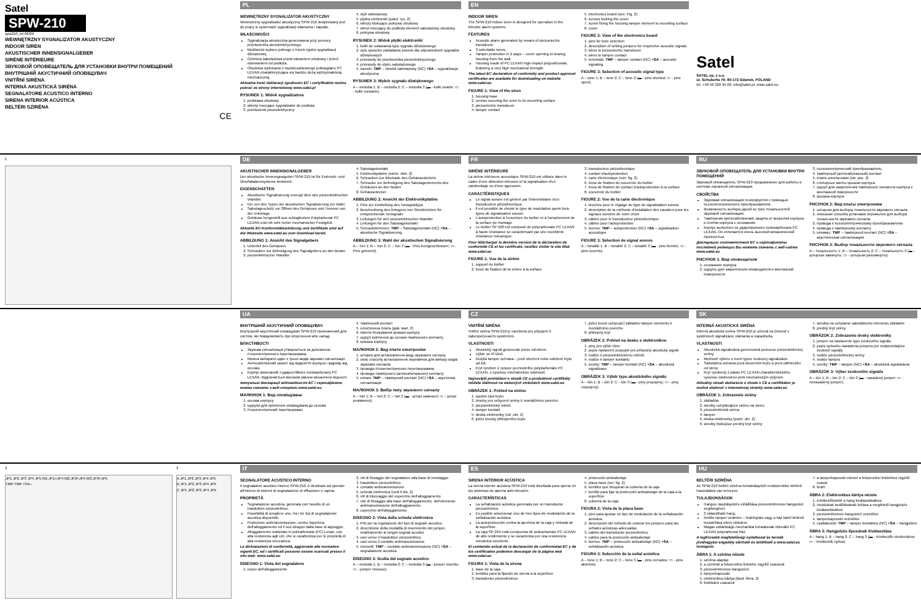Satel
SPW-210
spw210_int 06/09
WEWNĘTRZNY SYGNALIZATOR AKUSTYCZNY
INDOOR SIREN
AKUSTISCHER INNENSIGNALGEBER
SIRÈNE INTÉRIEURE
ЗВУКОВОЙ ОПОВЕЩАТЕЛЬ ДЛЯ УСТАНОВКИ ВНУТРИ ПОМЕЩЕНИЙ
ВНУТРІШНІЙ АКУСТИЧНИЙ ОПОВІЩУВАЧ
VNITŘNÍ SIRÉNA
INTERNÁ AKUSTICKÁ SIRÉNA
SEGNALATORE ACUSTICO INTERNO
SIRENA INTERIOR ACÚSTICA
BELTÉRI SZIRÉNA
CE
PL
WEWNĘTRZNY SYGNALIZATOR AKUSTYCZNY
Wewnętrzny sygnalizator akustyczny SPW-210 dedykowany jest do pracy w systemach sygnalizacji włamania i napadu.
WŁAŚCIWOŚCI
Sygnalizacja akustyczna generowana przy pomocy przetwornika piezoelektrycznego.
Możliwość wyboru jednego z trzech typów sygnalizacji dźwiękowej.
Ochrona sabotażowa przed otwarciem obudowy i przed oderwaniem od podłoża.
Obudowa wykonana z wysokoudarowego poliwęglanu PC LEXAN charakteryzująca się bardzo dużą wytrzymałością mechaniczną.
Aktualna treść deklaracji zgodności EC i certyfikatów można pobrać ze strony internetowej www.satel.pl
RYSUNEK 1: Widok sygnalizatora
1. podstawa obudowy
2. wkręty mocujące sygnalizator do podłoża
3. przetwornik piezoelektryczny
4. styk sabotażowy
5. płytka elektroniki (patrz: rys. 2)
6. wkręty blokujące pokrywę obudowy
7. wkręt mocujący do podłoża element sabotażowy obudowy
8. pokrywa obudowy
RYSUNEK 2: Widok płytki elektroniki
1. kołki do ustawiania typu sygnału dźwiękowego
2. opis sposobu zakładania zworek dla odpowiednich sygnałów dźwiękowych
3. przewody do przetwornika piezoelektrycznego
4. przewody do styku sabotażowego
5. zaciski: TMP – obwód sabotażowy (NC) +SA – sygnalizacja akustyczna
RYSUNEK 3: Wybór sygnału dźwiękowego
A – melodia 1; B – melodia 2; C – melodia 3 (▬ - kołki zwarte; ▭ - kołki rozwarte).
EN
INDOOR SIREN
The SPW-210 indoor siren is designed for operation in the intruder alarm systems.
FEATURES
Acoustic alarm generated by means of piezoelectric transducer.
3 selectable tones.
Tamper protection in 2 ways – cover opening or tearing housing from the wall.
Housing made of PC LEXAN high-impact polycarbonate, featuring a very high mechanical strength.
The latest EC declaration of conformity and product approval certificates are available for downloading on website www.satel.eu
FIGURE 1: View of the siren
1. housing base
2. screws securing the siren to its mounting surface
3. piezoelectric transducer
4. tamper contact
5. electronics board (see: Fig. 2)
6. screws locking the cover
7. screw fixing the housing tamper element to mounting surface
8. cover
FIGURE 2: View of the electronics board
1. pins for tone selection
2. description of setting jumpers for respective acoustic signals
3. wires to piezoelectric transducer
4. wires to tamper contact
5. terminals: TMP – tamper contact (NC) +SA – acoustic signaling
FIGURE 3: Selection of acoustic signal type
A – tone 1; B – tone 2; C – tone 3 (▬ - pins shorted; ▭ - pins open).
-
Satel
SATEL sp. z o.o.
ul. Schuberta 79; 80-172 Gdansk, POLAND
tel. +48 58 320 94 00; info@satel.pl; www.satel.eu
1
DE
AKUSTISCHER INNENSIGNALGEBER
Der akustische Innensignalgeber SPW-210 ist für Einbruch- und Überfallalarmsysteme bestimmt.
EIGENSCHAFTEN
Akustische Signalisierung erzeugt über den piezoelektrischen Wandler.
Ein von drei Typen der akustischen Signalisierung zur Wahl.
Sabotageschutz vor Öffnen des Gehäuses und Trennen von der Unterlage.
Gehäuse hergestellt aus schlagfestem Polykarbonat PC LEXAN und mit sehr hoher mechanischer Festigkeit.
Aktuelle EC-Konformitätserklärung und Zertifikate sind auf der Webseite www.satel.eu zum Download bereit.
ABBILDUNG 1: Ansicht des Signalgebers
1. Unterteil des Gehäuses
2. Schrauben zur Befestigung des Signalgebers an den Boden
3. piezoelektrischer Wandler
4. Sabotagekontakt
5. Elektronikplatine (siehe: Abb. 2)
6. Schrauben zur Blockade des Gehäusedeckels
7. Schraube zur Befestigung des Sabotageelements des Gehäuses an den Boden
8. Gehäusedeckel
ABBILDUNG 2: Ansicht der Elektronikplatine
1. Pins zur Einstellung des Tonsignaltyps
2. Beschreibung des Anlegens von Steckbrücken für entsprechende Tonsignale
3. Leitungen für den piezoelektrischen Wandler
4. Leitungen für den Sabotagekontakt
5. Schraubklemmen: TMP – Sabotagekontakt (NC) +SA – akustische Signalisierung
ABBILDUNG 3: Wahl der akustischen Signalisierung
A – Ton 1; B – Ton 2; C – Ton 3 (▬ - Pins kurzgeschlossen; ▭ - Pins getrennt).
FR
SIRÈNE INTÉRIEURE
La sirène intérieure acoustique SPW-210 est utilisée dans le cadre d'une détection intrusion et la signalisation d'un cambriolage ou d'une agression.
CARACTÉRISTIQUES
Le signal sonore est généré par l'intermédiaire d'un transducteur piézoélectrique.
Il est possible de choisir le type de modulation parmi trois types de signalisation sonore.
L'autoprotection à l'ouverture du boîtier et à l'arrachement de la surface de montage
Le boîtier SP 500 est composé de polycarbonate PC LEXAN à haute résistance se caractérisant par une excellente résistance mécanique.
Pour télécharger la dernière version de la déclaration de conformité CE et les certificats, veuillez visiter le site Web www.satel.eu
FIGURE 1: Vue de la sirène
1. support du boîtier
2. trous de fixation de la sirène à la surface
3. transducteur piézoélectrique
4. contact d'autoprotection
5. carte électronique (voir: fig. 2)
6. trous de fixation du couvercle du boîtier
7. trous de fixation du contact d'autoprotection à la surface
8. couvercle du boîtier
FIGURE 2: Vue de la carte électronique
1. broches pour le réglage du type de signalisation sonore
2. description de la méthode d'installation des cavaliers pour les signaux sonores de votre choix
3. câbles pour le transducteur piézoélectrique
4. câbles pour l'autoprotection
5. bornes: TMP – autoprotection (NC) +SA – signalisation acoustique
FIGURE 3: Sélection de signal sonore
A – tonalité 1; B – tonalité 2; C – tonalité 3 (▬ - pins fermés; ▭ - pins ouverts).
RU
ЗВУКОВОЙ ОПОВЕЩАТЕЛЬ ДЛЯ УСТАНОВКИ ВНУТРИ ПОМЕЩЕНИЙ
Звуковой оповещатель SPW-210 предназначен для работы в системе охранной сигнализации.
СВОЙСТВА
Звуковая сигнализация генерируется с помощью пьезоэлектрического преобразователя.
Возможность выбора одной из трех тональностей звуковой сигнализации.
Тамперная (антисаботажная) защита от вскрытия корпуса и снятия корпуса с основания.
Корпус выполнен из ударопрочного поликарбоната PC LEXAN. Он отличается очень высокой механической прочностью.
Декларации соответствия ЕС и сертификаты последней редакции Вы можете скачать с веб-сайта www.satel.eu
РИСУНОК 1: Вид оповещателя
1. основание корпуса
2. шурупы для закрепления оповещателя к монтажной поверхности
3. пьезоэлектрический преобразователь
4. тамперный (антисаботажный) контакт
5. плата электроники (см: рис. 2)
6. стопорные винты крышки корпуса
7. шуруп для закрепления тамперного элемента корпуса к монтажной поверхности
8. крышка корпуса
РИСУНОК 2: Вид платы электроники
1. штырьки для выбора тональности звукового сигнала
2. описание способа установки перемычек для выбора тональности звукового сигнала
3. провода к пьезоэлектрическому преобразователю
4. провода к тамперному контакту
5. клеммы: TMP – тамперный контакт (NC) +SA – акустическая сигнализация
РИСУНОК 3: Выбор тональности звукового сигнала
A – тональность 1; B – тональность 2; C – тональность 3 (▬ - штырьки замкнуты; ▭ - штырьки разомкнуты).
UA
ВНУТРІШНІЙ АКУСТИЧНИЙ ОПОВІЩУВАЧ
Внутрішній акустичний оповіщувач SPW-210 призначений для систем, які повідомляють про вторгнення або напад.
ВЛАСТИВОСТІ
Звукова сигналізація утворюється за допомогою п'єзоелектричного перетворювача.
Можна вибирати один з трьох видів звукової сигналізації.
Антисаботажний захист від відкриття корпуса і відриву від основи.
Корпус виконаний з ударостійкого полікарбонату PC LEXAN. Відрізняється високим рівнем механічної міцності.
Актуальні декларації відповідності ЕС і сертифікати можна скачати з веб-сторінки www.satel.eu
МАЛЮНОК 1: Вид оповіщувача
1. основа корпусу
2. шурупи для кріплення оповіщувача до основи
3. п'єзоелектричний перетворювач
4. тамперний контакт
5. електронна плата (див. мал. 2)
6. гвинти блокування кришки корпусу
7. шуруп кріплення до основи тамперного контакту
8. кришка корпусу
МАЛЮНОК 2: Вид плати електроніки
1. штирки для встановлення виду звукового сигналу
2. опис способу встановлення перемичок для вибору видів звукових сигналів
3. проводи п'єзоелектричного перетворювача
4. проводи тамперного (антисаботажного) контакту
5. клеми: TMP – тамперний контакт (NC) +SA – акустична сигналізація
МАЛЮНОК 3: Вибір типу звукового сигналу
A – тип 1; B – тип 2; C – тип 3 (▬ - штирі замкнені; ▭ - штирі розімкнені).
CZ
VNITŘNÍ SIRÉNA
Vnitřní siréna SPW-210 je navržena pro připojení k zabezpečovacím systémům.
VLASTNOSTI
Akustický signál generován piezo měničem.
Výběr ze tří tónů.
Dvojitá tamper ochrana – proti otevření nebo odtržení krytu od zdi.
Kryt vyroben z vysoce pevnostního polykarbonátu PC LEXAN, s vysokou mechanickou odolností.
Nejnovější prohlášení o shodě CE a produktové certifikáty můžete stáhnout na webových stránkách www.satel.eu
OBRÁZEK 1: Pohled na sirénu
1. spodní část krytu
2. šrouby pro uchycení sirény k montážnímu povrchu
3. piezoelektrický měnič
4. tamper kontakt
5. deska elektroniky (viz: obr. 2)
6. jistící šrouby přikloprního krytu
7. jistící šroub uchycující základnu tamper elementu k montážnímu povrchu
8. přiklopný kryt
OBRÁZEK 2: Pohled na desku s elektronikou
1. piny pro výběr tónu
2. popis nastavení propojek pro příslušný akustický signál
3. vodiče k piezoelektrickému měniči
4. vodiče k tamper kontaktu
5. svorky: TMP – tamper kontakt (NC) +SA – akustická signalizace
OBRÁZEK 3: Výběr typu akustického signálu
A – tón 1; B – tón 2; C – tón 3 (▬ - piny propojeny; ▭ - piny rozpojeny).
SK
INTERNÁ AKUSTICKÁ SIRÉNA
Interná akustická siréna SPW-210 je určená na činnosť v systémoch signalizácie vlámania a napadnutia.
VLASTNOSTI
Akustická signalizácia generovaná pomocou piezoelektrickej sirény.
Možnosť výberu z troch typov zvukovej signalizácie.
Sabotážna ochrana pred otvorením krytu a pred odtrhnutím od steny.
Kryt vyrobený z plastu PC LEXAN charakteristického vysokou odolnosťou proti mechanickým vplyvom.
Aktuálny obsah deklarácie o zhode s CE a certifikátov je možné stiahnuť z internetovej stránky www.satel.eu
OBRÁZOK 1: Zobrazenie sirény
1. základňa
2. skrutky uchytávajúce sirénu na stenu
3. piezoelektrická siréna
4. tamper
5. doska elektroniky (pozri: obr. 2)
6. skrutky blokujúce predný kryt sirény
7. skrutka na uchytanie sabotážneho elementu základne
8. predný kryt sirény
OBRÁZOK 2: Zobrazenie dosky elektroniky
1. jumpre na nastavenie typu zvukového signálu
2. popis spôsobu nasadenia jumpera pre zodpovedajúce zvukové signály
3. vodiče piezoelektrickej sirény
4. vodiče tampra
5. svorky: TMP – tamper (NC) +SA – akustická signalizácia
OBRÁZOK 3: Výber zvukového signálu
A – tón 1; B – tón 2; C – tón 3 (▬ - nasadený jumper; ▭ - nenasadený jumper).
2
JP1 JP2 JP3 JP4 JP5 M1:JP1+JP4 M2:JP2+JP5 M3:JP3+JP5
TMP TMP +SA–
3
A JP1 JP2 JP3 JP4 JP5
B JP1 JP2 JP3 JP4 JP5
C JP1 JP2 JP3 JP4 JP5
IT
SEGNALATORE ACUSTICO INTERNO
Il segnalatore acustico interno SPW-210, è destinato ad operare all'interno di sistemi di segnalazione di effrazione e rapina.
PROPRIETÀ
Segnalazione acustica, generata con l'ausilio di un trasduttore piezoelettrico.
Possibilità di scegliere uno, tra i tre tipi di segnalazione acustica disponibili.
Protezione antimanomissione, contro l'apertura dell'alloggiamento ed il suo strappo dalla base di appoggio.
Alloggiamento realizzato in policarbonato (PC) Lexan, con alta resistenza agli urti, che si caratterizza per le proprietà di alta resistenza meccanica.
Le dichiarazioni di conformità, aggiornate alle normative vigenti EC, ed i certificati possono essere scaricati presso il sito web: www.satel.eu
DISEGNO 1: Vista del segnalatore
1. corpo dell'alloggiamento
2. viti di fissaggio del segnalatore alla base di montaggio
3. trasduttore piezoelettrico
4. contatto antimanomissione
5. scheda elettronica (vedi il dis. 2)
6. viti di bloccaggio del coperchio dell'alloggiamento
7. vite di fissaggio alla base dell'alloggiamento, dell'elemento antimanomissione dell'alloggiamento
8. coperchio dell'alloggiamento
DISEGNO 2: Vista della scheda elettronica
1. PIN per la regolazione del tipo di segnale acustico
2. descrizione della modalità di inserimento dei jumper, relativamente ai singoli segnali acustici
3. cavi verso il trasduttore piezoelettrico
4. cavi verso il contatto antimanomissione
5. morsetti: TMP – contatto antimanomissione (NC) +SA – segnalazione acustica
DISEGNO 3: Scelta del segnale acustico
A – melodia 1; B – melodia 2; C – melodia 3 (▬ - jumper inserito; ▭ - jumper rimosso).
ES
SIRENA INTERIOR ACÚSTICA
La sirena interior acústica SPW-210 está diseñada para operar en los sistemas de alarma anti-intrusión.
CARACTERÍSTICAS
La señalización acústica generada por un transductor piezoeléctrico.
Es posible seleccionar uno de tres tipos de modulación de la señalización acústica.
La autoprotección contra la apertura de la caja y retirada de la superficie.
La caja SP-210 está compuesta de policarbonato PC LEXAN de alto rendimiento y se caracteriza por una resistencia mecánica excelente.
El contenido actual de la declaración de conformidad EC y de los certificados podemos descargar de la página web www.satel.eu
FIGURA 1: Vista de la sirena
1. base de la caja
2. tornillos para la fijación de sirena a la superficie
3. transductor piezoeléctrico
4. protección antisabotaje
5. placa base (ver: fig. 2)
6. tornillos que bloquean la cubierta de la caja
7. tornillo para fijar la protección antisabotaje de la caja a la superficie
8. cubierta de la caja
FIGURA 2: Vista de la placa base
1. pins para ajustar un tipo de modulación de la señalización acústica
2. descripción del método de colocar los jumpers para las señales acústicas adecuadas
3. cables del transductor piezoeléctrico
4. cables para la protección antisabotaje
5. bornes: TMP – protección antisabotaje (NC) +SA – señalización acústica
FIGURA 3: Selección de la señal acústica
A – tono 1; B – tono 2; C – tono 3 (▬ - pins cerrados; ▭ - pins abiertos).
HU
BELTÉRI SZIRÉNA
Az SPW-210 beltéri sziréna behatolásjelző rendszerekbe történő használatra van tervezve.
TULAJDONSÁGOK
Hangos riasztásjelzés előállítása piezoelektromos hangszóró segítségével.
3 választható hang.
Kettős tamper védelem – fedélnyitás vagy a ház falról történő leszakítása elleni védelem.
Magas szilárdságú mechanikai behatásnak ellenálló PC LEXAN polycarbonat ház.
A legfrissebb megfelelőségi nyilatkozat és termék jóváhagyási engedély elérhető és letölthető a www.satel.eu honlapról.
ÁBRA 1: A sziréna nézete
1. sziréna alaplap
2. a szirénát a felszerelési felületre rögzítő csavarok
3. piezoelektromos hangszóró
4. tamperkapcsoló
5. elektronikus kártya (lásd: Ábra. 2)
6. fedélzáró csavarok
7. a tamperkapcsoló elemet a felszerelési felülethez rögzítő csavar
8. fedél
ÁBRA 2: Elektronikus kártya nézete
1. érintkezőtüskék a hang kiválasztásához
2. rövidzárak beállításának leírása a megfelelő hangjelzés kiválasztásához
3. piezoelektromos hangszóró vezetékei
4. tamperkapcsoló vezetékei
5. csatlakozók: TMP – tamper kontaktus (NC) +SA – hangjelzés
ÁBRA 3: Hangjelzés típusának kiválasztása
A – hang 1; B – hang 2; C – hang 3 (▬ - érintkezők rövidrezárva; ▭ - érintkezők nyitva).